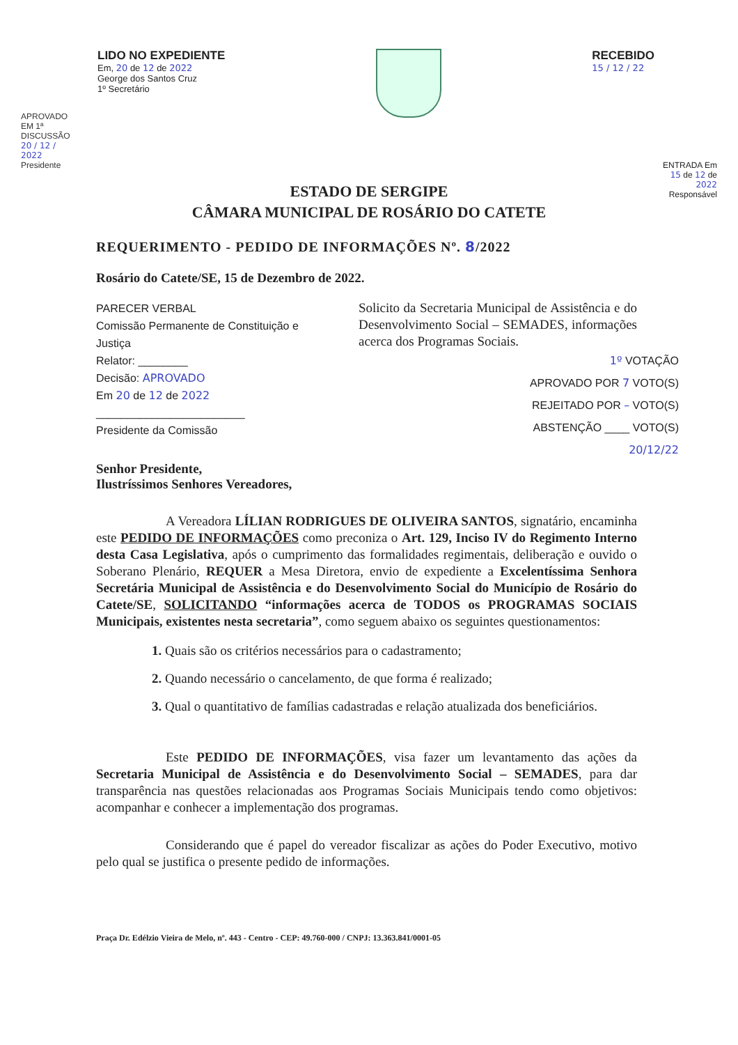LIDO NO EXPEDIENTE
Em, 20 de 12 de 2022
George dos Santos Cruz
1º Secretário
RECEBIDO
15 / 12 / 22
APROVADO EM 1ª DISCUSSÃO 20 / 12 / 2022 Presidente
ENTRADA Em 15 de 12 de 2022 Responsável
ESTADO DE SERGIPE
CÂMARA MUNICIPAL DE ROSÁRIO DO CATETE
REQUERIMENTO - PEDIDO DE INFORMAÇÕES Nº. 8/2022
Rosário do Catete/SE, 15 de Dezembro de 2022.
PARECER VERBAL
Comissão Permanente de Constituição e Justiça
Relator: ________
Decisão: APROVADO
Em 20 de 12 de 2022
________________________
Presidente da Comissão
Solicito da Secretaria Municipal de Assistência e do Desenvolvimento Social – SEMADES, informações acerca dos Programas Sociais.
1º VOTAÇÃO
APROVADO POR 7 VOTO(S)
REJEITADO POR – VOTO(S)
ABSTENÇÃO ____ VOTO(S)
20/12/22
Senhor Presidente,
Ilustríssimos Senhores Vereadores,
A Vereadora LÍLIAN RODRIGUES DE OLIVEIRA SANTOS, signatário, encaminha este PEDIDO DE INFORMAÇÕES como preconiza o Art. 129, Inciso IV do Regimento Interno desta Casa Legislativa, após o cumprimento das formalidades regimentais, deliberação e ouvido o Soberano Plenário, REQUER a Mesa Diretora, envio de expediente a Excelentíssima Senhora Secretária Municipal de Assistência e do Desenvolvimento Social do Município de Rosário do Catete/SE, SOLICITANDO “informações acerca de TODOS os PROGRAMAS SOCIAIS Municipais, existentes nesta secretaria”, como seguem abaixo os seguintes questionamentos:
1. Quais são os critérios necessários para o cadastramento;
2. Quando necessário o cancelamento, de que forma é realizado;
3. Qual o quantitativo de famílias cadastradas e relação atualizada dos beneficiários.
Este PEDIDO DE INFORMAÇÕES, visa fazer um levantamento das ações da Secretaria Municipal de Assistência e do Desenvolvimento Social – SEMADES, para dar transparência nas questões relacionadas aos Programas Sociais Municipais tendo como objetivos: acompanhar e conhecer a implementação dos programas.
Considerando que é papel do vereador fiscalizar as ações do Poder Executivo, motivo pelo qual se justifica o presente pedido de informações.
Praça Dr. Edélzio Vieira de Melo, nº. 443 - Centro - CEP: 49.760-000 / CNPJ: 13.363.841/0001-05